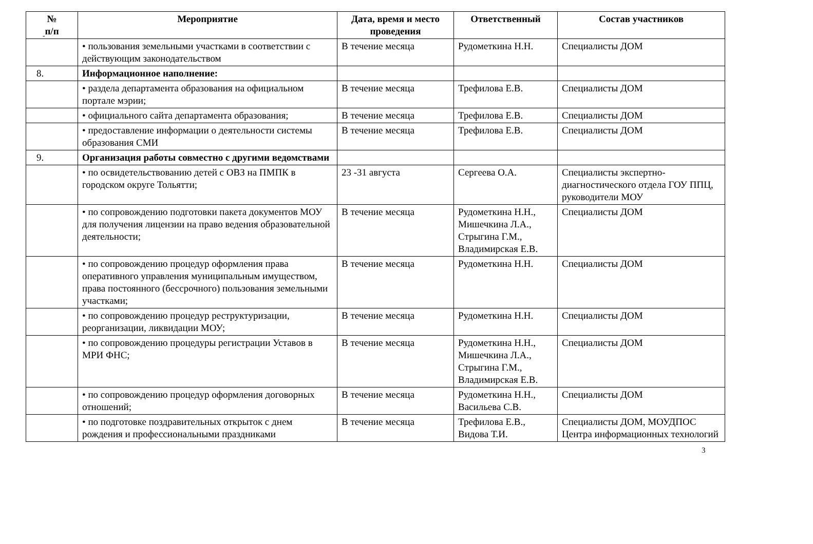-
| № п/п | Мероприятие | Дата, время и место проведения | Ответственный | Состав участников |
| --- | --- | --- | --- | --- |
| | • пользования земельными участками в соответствии с действующим законодательством | В течение месяца | Рудометкина Н.Н. | Специалисты ДОМ |
| 8. | Информационное наполнение: | | | |
| | • раздела департамента образования на официальном портале мэрии; | В течение месяца | Трефилова Е.В. | Специалисты ДОМ |
| | • официального сайта департамента образования; | В течение месяца | Трефилова Е.В. | Специалисты ДОМ |
| | • предоставление информации о деятельности системы образования СМИ | В течение месяца | Трефилова Е.В. | Специалисты ДОМ |
| 9. | Организация работы совместно с другими ведомствами | | | |
| | • по освидетельствованию детей с ОВЗ на ПМПК в городском округе Тольятти; | 23 -31 августа | Сергеева О.А. | Специалисты экспертно-диагностического отдела ГОУ ППЦ, руководители МОУ |
| | • по сопровождению подготовки пакета документов МОУ для получения лицензии на право ведения образовательной деятельности; | В течение месяца | Рудометкина Н.Н., Мишечкина Л.А., Стрыгина Г.М., Владимирская Е.В. | Специалисты ДОМ |
| | • по сопровождению процедур оформления права оперативного управления муниципальным имуществом, права постоянного (бессрочного) пользования земельными участками; | В течение месяца | Рудометкина Н.Н. | Специалисты ДОМ |
| | • по сопровождению процедур реструктуризации, реорганизации, ликвидации МОУ; | В течение месяца | Рудометкина Н.Н. | Специалисты ДОМ |
| | • по сопровождению процедуры регистрации Уставов в МРИ ФНС; | В течение месяца | Рудометкина Н.Н., Мишечкина Л.А., Стрыгина Г.М., Владимирская Е.В. | Специалисты ДОМ |
| | • по сопровождению процедур оформления договорных отношений; | В течение месяца | Рудометкина Н.Н., Васильева С.В. | Специалисты ДОМ |
| | • по подготовке поздравительных открыток с днем рождения и профессиональными праздниками | В течение месяца | Трефилова Е.В., Видова Т.И. | Специалисты ДОМ, МОУДПОС Центра информационных технологий |
3